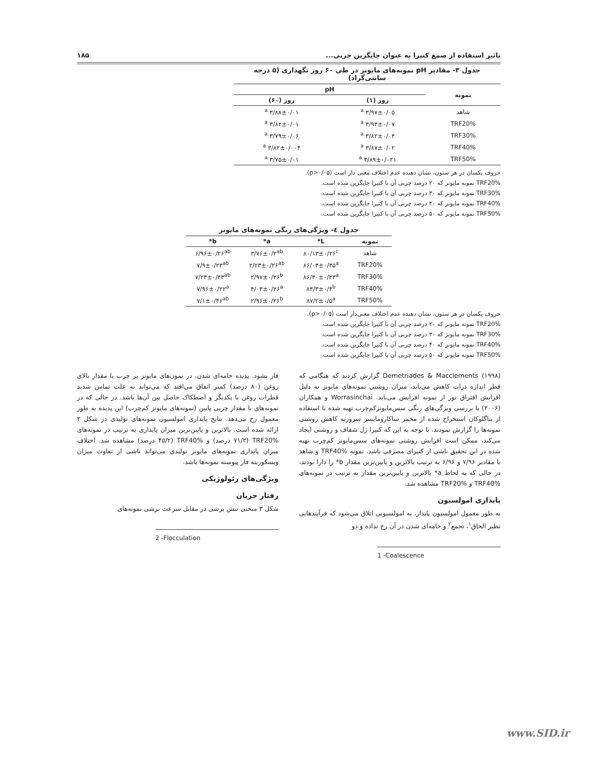تاثیر استفاده از صمغ کتیرا به عنوان جایگزین چربی... ۱۸۵
جدول ۳- مقادیر pH نمونه‌های مایونز در طی ۶۰ روز نگهداری (۵ درجه سانتی‌گراد)
| نمونه | pH | |
| --- | --- | --- |
| | روز (۱) | روز (۶۰) |
| شاهد | ۳/۹۷±۰/۰۵ <sup>a</sup> | ۳/۸۸±۰/۰۱ <sup>a</sup> |
| TRF20% | ۳/۹۳±۰/۰۷ <sup>a</sup> | ۳/۸۲±۰/۰۱ <sup>a</sup> |
| TRF30% | ۳/۸۲±۰/۰۴ <sup>a</sup> | ۳/۷۹±۰/۰۶ <sup>a</sup> |
| TRF40% | ۳/۸۷±۰/۰۲ <sup>a</sup> | ۳/۸۲±۰/۰۰۴ <sup>a</sup> |
| TRF50% | ۳/۸۹±۰/۰۲۱ <sup>a</sup> | ۳/۷۵±۰/۰۱ <sup>a</sup> |
حروف یکسان در هر ستون، نشان دهنده عدم اختلاف معنی دار است (p>۰/۰۵).
TRF20% نمونه مایونز که ۲۰ درصد چربی آن با کتیرا جایگزین شده است.
TRF30% نمونه مایونز که ۳۰ درصد چربی آن با کتیرا جایگزین شده است.
TRF40% نمونه مایونز که ۴۰ درصد چربی آن با کتیرا جایگزین شده است.
TRF50% نمونه مایونز که ۵۰ درصد چربی آن با کتیرا جایگزین شده است.
جدول ٤- ویژگی‌های رنگی نمونه‌های مایونز
| نمونه | L* | a* | b* |
| --- | --- | --- | --- |
| شاهد | ۸۰/۱۳±۰/۲۶<sup>c</sup> | ۳/۷۶±۰/۲<sup>ab</sup> | ۶/۹۶±۰/۲۶<sup>ab</sup> |
| TRF20% | ۸۶/۰۳±۰/۳۵<sup>a</sup> | ۲/۲۳±۰/۲۶<sup>ab</sup> | ۷/۹±۰/۲۳<sup>ab</sup> |
| TRF30% | ۸۶/۳۰±۰/۲۳<sup>a</sup> | ۲/۹۷±۰/۲۶<sup>b</sup> | ۷/۲۳±۰/۴۳<sup>ab</sup> |
| TRF40% | ۸۴/۳±۰/۴<sup>b</sup> | ۴/۰۳±۰/۲۶<sup>a</sup> | ۷/۹۶±۰/۲۲<sup>a</sup> |
| TRF50% | ۸۷/۲±۰/۵<sup>a</sup> | ۲/۹۶±۰/۲۶<sup>b</sup> | ۷/۱±۰/۴۶<sup>ab</sup> |
حروف یکسان در هر ستون، نشان دهنده عدم اختلاف معنی‌دار است (p>۰/۰۵).
TRF20% نمونه مایونز که ۲۰ درصد چربی آن با کتیرا جایگزین شده است.
TRF30% نمونه مایونز که ۳۰ درصد چربی آن با کتیرا جایگزین شده است.
TRF40% نمونه مایونز که ۴۰ درصد چربی آن با کتیرا جایگزین شده است.
TRF50% نمونه مایونز که ۵۰ درصد چربی آن با کتیرا جایگزین شده است.
Demetriades & Macclements (۱۹۹۸) گزارش کردند که هنگامی که قطر اندازه ذرات کاهش می‌یابد، میزان روشنی نمونه‌های مایونز به دلیل افزایش افتراق نور از نمونه افزایش می‌یابد. Worrasinchai و همکاران (۲۰۰۶) با بررسی ویژگی‌های رنگی سس‌مایونزکم‌چرب تهیه شده با استفاده از بتاگلوکان استخراج شده از مخمر ساکارومایسز سروزیه کاهش روشنی نمونه‌ها را گزارش نمودند. با توجه به این که کتیرا ژل شفاف و روشنی ایجاد می‌کند، ممکن است افزایش روشنی نمونه‌های سس‌مایونز کم‌چرب تهیه شده در این تحقیق ناشی از کتیرای مصرفی باشد. نمونه TRF40% و شاهد با مقادیر ۷/۹۶ و ۶/۹۶ به ترتیب بالاترین و پایین‌ترین مقدار b* را دارا بودند، در حالی که به لحاظ a* بالاترین و پایین‌ترین مقدار به ترتیب در نمونه‌های TRF40% و TRF20% مشاهده شد.
پایداری امولسیون
به طور معمول امولسیون پایدار، به امولسیونی اتلاق می‌شود که فرآیندهایی نظیر الحاق<sup>۱</sup>، تجمع<sup>۲</sup> و خامه‌ای شدن در آن رخ نداده و دو
1 -Coalescence
فاز نشود. پدیده خامه‌ای شدن، در نمون‌های مایونز پر چرب با مقدار بالای روغن (۸۰ درصد) کمتر اتفاق می‌افتد که می‌تواند به علت تماس شدید قطرات روغن با یکدیگر و اصطکاک حاصل بین آن‌ها باشد. در حالی که در نمونه‌های با مقدار چربی پایین (نمونه‌های مایونز کم‌چرب) این پدیده به طور معمول رخ می‌دهد. نتایج پایداری امولسیون نمونه‌های تولیدی در شکل ۲ ارائه شده است. بالاترین و پایین‌ترین میزان پایداری به ترتیب در نمونه‌های TRF20% (۷۱/۲ درصد) و TRF40% (۴۵/۲ درصد) مشاهده شد. اختلاف میزان پایداری نمونه‌های مایونز تولیدی می‌تواند ناشی از تفاوت میزان ویسکوزیته فاز پیوسته نمونه‌ها باشد.
ویژگی‌های رئولوژیکی
رفتار جریان
شکل ۳ منحنی تنش برشی در مقابل سرعت برشی نمونه‌های
2 -Flocculation
www.SID.ir